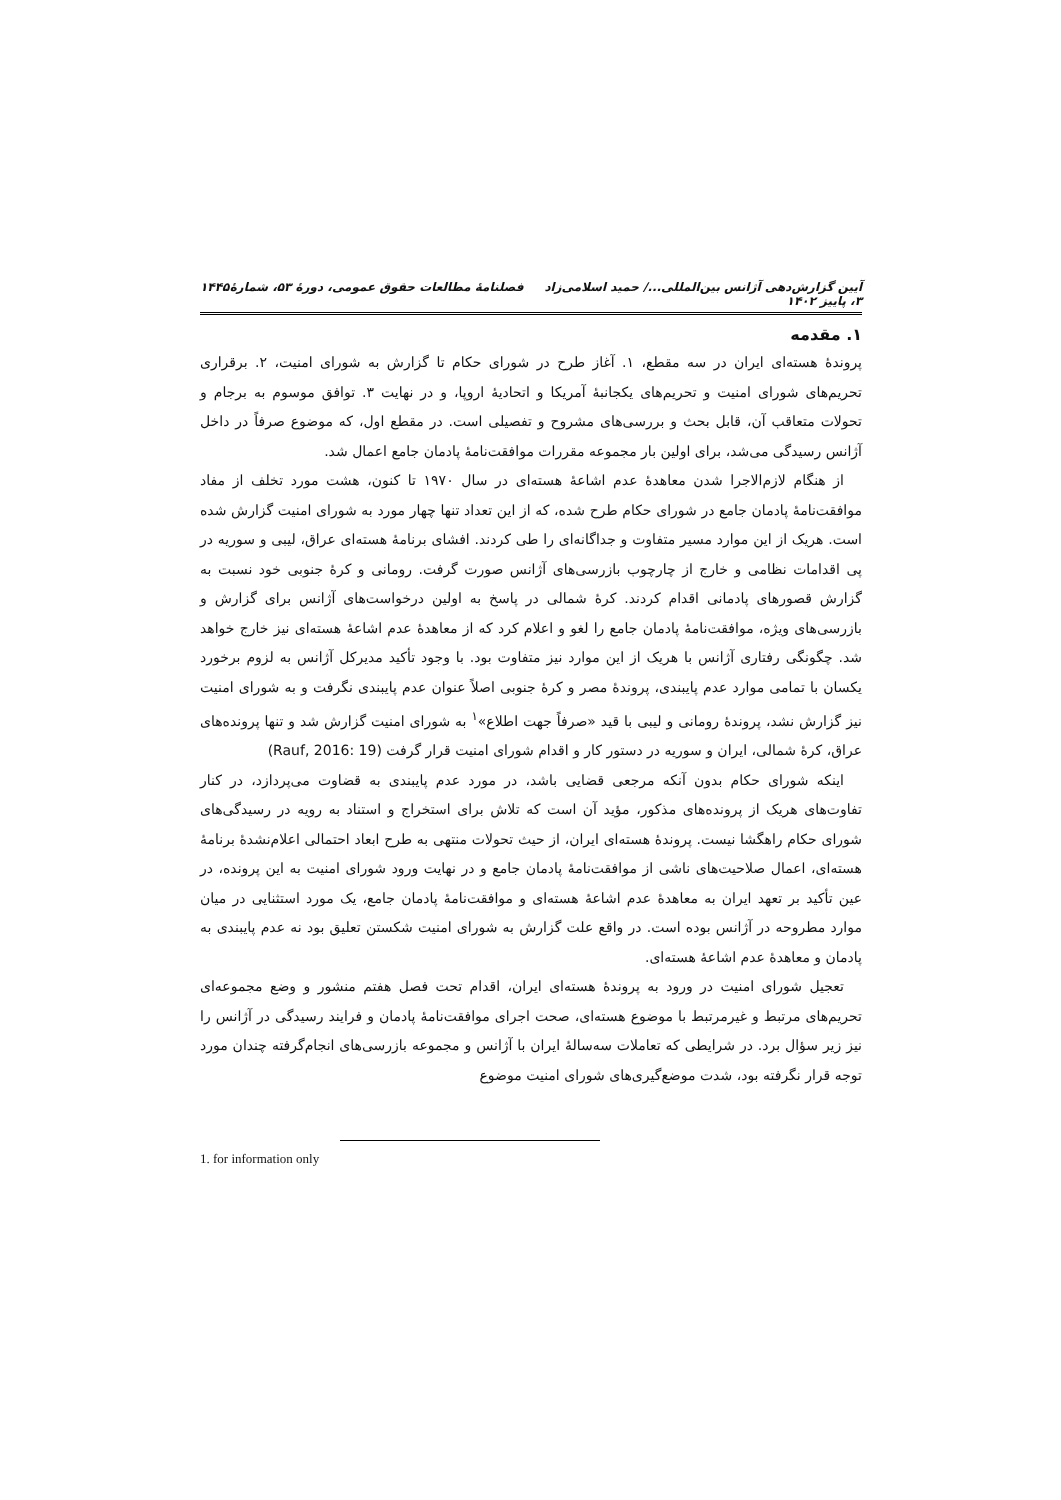آیین گزارش‌دهی آژانس بین‌المللی.../ حمید اسلامی‌زاد فصلنامهٔ مطالعات حقوق عمومی، دورهٔ ۵۳، شمارهٔ ۳، پاییز ۱۴۰۲ ۱۴۴۵
۱. مقدمه
پروندهٔ هسته‌ای ایران در سه مقطع، ۱. آغاز طرح در شورای حکام تا گزارش به شورای امنیت، ۲. برقراری تحریم‌های شورای امنیت و تحریم‌های یکجانبهٔ آمریکا و اتحادیهٔ اروپا، و در نهایت ۳. توافق موسوم به برجام و تحولات متعاقب آن، قابل بحث و بررسی‌های مشروح و تفصیلی است. در مقطع اول، که موضوع صرفاً در داخل آژانس رسیدگی می‌شد، برای اولین بار مجموعه مقررات موافقت‌نامهٔ پادمان جامع اعمال شد.
از هنگام لازم‌الاجرا شدن معاهدهٔ عدم اشاعهٔ هسته‌ای در سال ۱۹۷۰ تا کنون، هشت مورد تخلف از مفاد موافقت‌نامهٔ پادمان جامع در شورای حکام طرح شده، که از این تعداد تنها چهار مورد به شورای امنیت گزارش شده است. هریک از این موارد مسیر متفاوت و جداگانه‌ای را طی کردند. افشای برنامهٔ هسته‌ای عراق، لیبی و سوریه در پی اقدامات نظامی و خارج از چارچوب بازرسی‌های آژانس صورت گرفت. رومانی و کرهٔ جنوبی خود نسبت به گزارش قصورهای پادمانی اقدام کردند. کرهٔ شمالی در پاسخ به اولین درخواست‌های آژانس برای گزارش و بازرسی‌های ویژه، موافقت‌نامهٔ پادمان جامع را لغو و اعلام کرد که از معاهدهٔ عدم اشاعهٔ هسته‌ای نیز خارج خواهد شد. چگونگی رفتاری آژانس با هریک از این موارد نیز متفاوت بود. با وجود تأکید مدیرکل آژانس به لزوم برخورد یکسان با تمامی موارد عدم پایبندی، پروندهٔ مصر و کرهٔ جنوبی اصلاً عنوان عدم پایبندی نگرفت و به شورای امنیت نیز گزارش نشد، پروندهٔ رومانی و لیبی با قید «صرفاً جهت اطلاع»<sup>۱</sup> به شورای امنیت گزارش شد و تنها پرونده‌های عراق، کرهٔ شمالی، ایران و سوریه در دستور کار و اقدام شورای امنیت قرار گرفت (Rauf, 2016: 19)
اینکه شورای حکام بدون آنکه مرجعی قضایی باشد، در مورد عدم پایبندی به قضاوت می‌پردازد، در کنار تفاوت‌های هریک از پرونده‌های مذکور، مؤید آن است که تلاش برای استخراج و استناد به رویه در رسیدگی‌های شورای حکام راهگشا نیست. پروندهٔ هسته‌ای ایران، از حیث تحولات منتهی به طرح ابعاد احتمالی اعلام‌نشدهٔ برنامهٔ هسته‌ای، اعمال صلاحیت‌های ناشی از موافقت‌نامهٔ پادمان جامع و در نهایت ورود شورای امنیت به این پرونده، در عین تأکید بر تعهد ایران به معاهدهٔ عدم اشاعهٔ هسته‌ای و موافقت‌نامهٔ پادمان جامع، یک مورد استثنایی در میان موارد مطروحه در آژانس بوده است. در واقع علت گزارش به شورای امنیت شکستن تعلیق بود نه عدم پایبندی به پادمان و معاهدهٔ عدم اشاعهٔ هسته‌ای.
تعجیل شورای امنیت در ورود به پروندهٔ هسته‌ای ایران، اقدام تحت فصل هفتم منشور و وضع مجموعه‌ای تحریم‌های مرتبط و غیرمرتبط با موضوع هسته‌ای، صحت اجرای موافقت‌نامهٔ پادمان و فرایند رسیدگی در آژانس را نیز زیر سؤال برد. در شرایطی که تعاملات سه‌سالهٔ ایران با آژانس و مجموعه بازرسی‌های انجام‌گرفته چندان مورد توجه قرار نگرفته بود، شدت موضع‌گیری‌های شورای امنیت موضوع
1. for information only